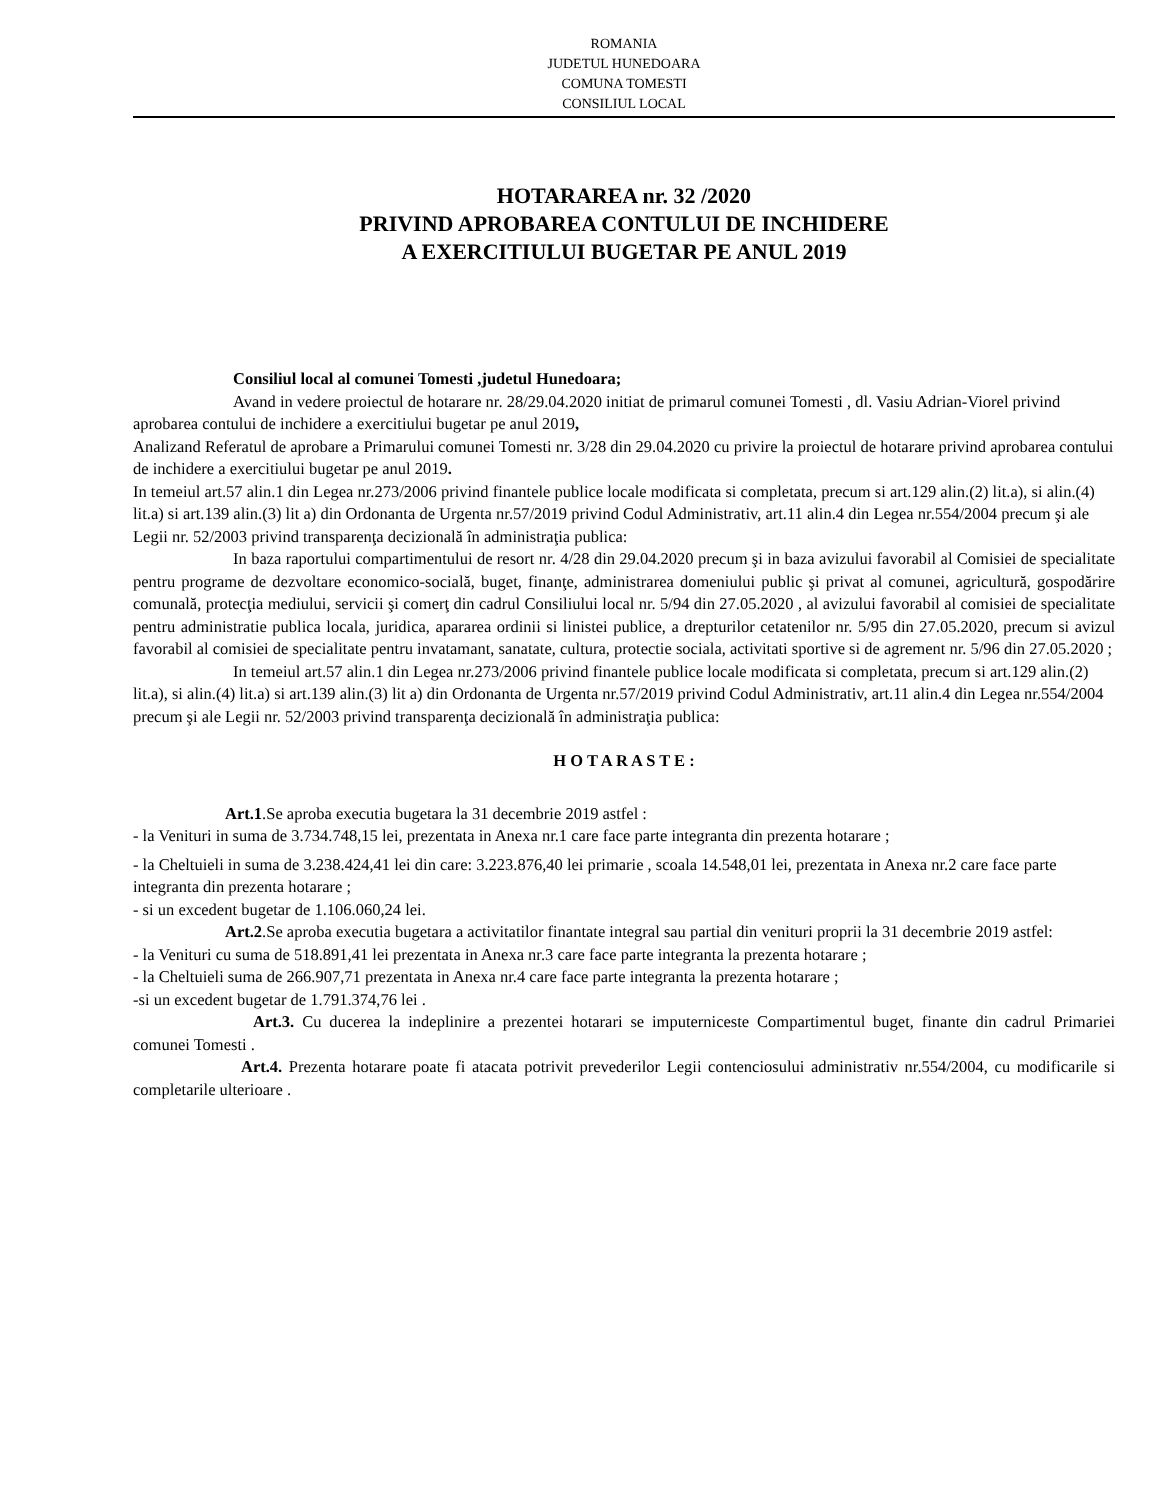ROMANIA
JUDETUL HUNEDOARA
COMUNA TOMESTI
CONSILIUL LOCAL
HOTARAREA nr. 32 /2020
PRIVIND APROBAREA CONTULUI DE INCHIDERE
A EXERCITIULUI BUGETAR PE ANUL 2019
Consiliul local al comunei Tomesti ,judetul Hunedoara;
Avand in vedere proiectul de hotarare nr. 28/29.04.2020 initiat de primarul comunei Tomesti , dl. Vasiu Adrian-Viorel privind aprobarea contului de inchidere a exercitiului bugetar pe anul 2019,
Analizand Referatul de aprobare a Primarului comunei Tomesti nr. 3/28 din 29.04.2020 cu privire la proiectul de hotarare privind aprobarea contului de inchidere a exercitiului bugetar pe anul 2019.
In temeiul art.57 alin.1 din Legea nr.273/2006 privind finantele publice locale modificata si completata, precum si art.129 alin.(2) lit.a), si alin.(4) lit.a) si art.139 alin.(3) lit a) din Ordonanta de Urgenta nr.57/2019 privind Codul Administrativ, art.11 alin.4 din Legea nr.554/2004 precum şi ale Legii nr. 52/2003 privind transparenţa decizională în administraţia publica:
In baza raportului compartimentului de resort nr. 4/28 din 29.04.2020 precum şi in baza avizului favorabil al Comisiei de specialitate pentru programe de dezvoltare economico-socială, buget, finanţe, administrarea domeniului public şi privat al comunei, agricultură, gospodărire comunală, protecţia mediului, servicii şi comerţ din cadrul Consiliului local nr. 5/94 din 27.05.2020 , al avizului favorabil al comisiei de specialitate pentru administratie publica locala, juridica, apararea ordinii si linistei publice, a drepturilor cetatenilor nr. 5/95 din 27.05.2020, precum si avizul favorabil al comisiei de specialitate pentru invatamant, sanatate, cultura, protectie sociala, activitati sportive si de agrement nr. 5/96 din 27.05.2020 ;
In temeiul art.57 alin.1 din Legea nr.273/2006 privind finantele publice locale modificata si completata, precum si art.129 alin.(2) lit.a), si alin.(4) lit.a) si art.139 alin.(3) lit a) din Ordonanta de Urgenta nr.57/2019 privind Codul Administrativ, art.11 alin.4 din Legea nr.554/2004 precum şi ale Legii nr. 52/2003 privind transparenţa decizională în administraţia publica:
H O T A R A S T E :
Art.1.Se aproba executia bugetara la 31 decembrie 2019 astfel :
- la Venituri in suma de 3.734.748,15 lei, prezentata in Anexa nr.1 care face parte integranta din prezenta hotarare ;
- la Cheltuieli in suma de 3.238.424,41 lei din care: 3.223.876,40 lei primarie , scoala 14.548,01 lei, prezentata in Anexa nr.2 care face parte integranta din prezenta hotarare ;
- si un excedent bugetar de 1.106.060,24 lei.
Art.2.Se aproba executia bugetara a activitatilor finantate integral sau partial din venituri proprii la 31 decembrie 2019 astfel:
- la Venituri cu suma de 518.891,41 lei prezentata in Anexa nr.3 care face parte integranta la prezenta hotarare ;
- la Cheltuieli suma de 266.907,71 prezentata in Anexa nr.4 care face parte integranta la prezenta hotarare ;
-si un excedent bugetar de 1.791.374,76 lei .
Art.3. Cu ducerea la indeplinire a prezentei hotarari se imputerniceste Compartimentul buget, finante din cadrul Primariei comunei Tomesti .
Art.4. Prezenta hotarare poate fi atacata potrivit prevederilor Legii contenciosului administrativ nr.554/2004, cu modificarile si completarile ulterioare .